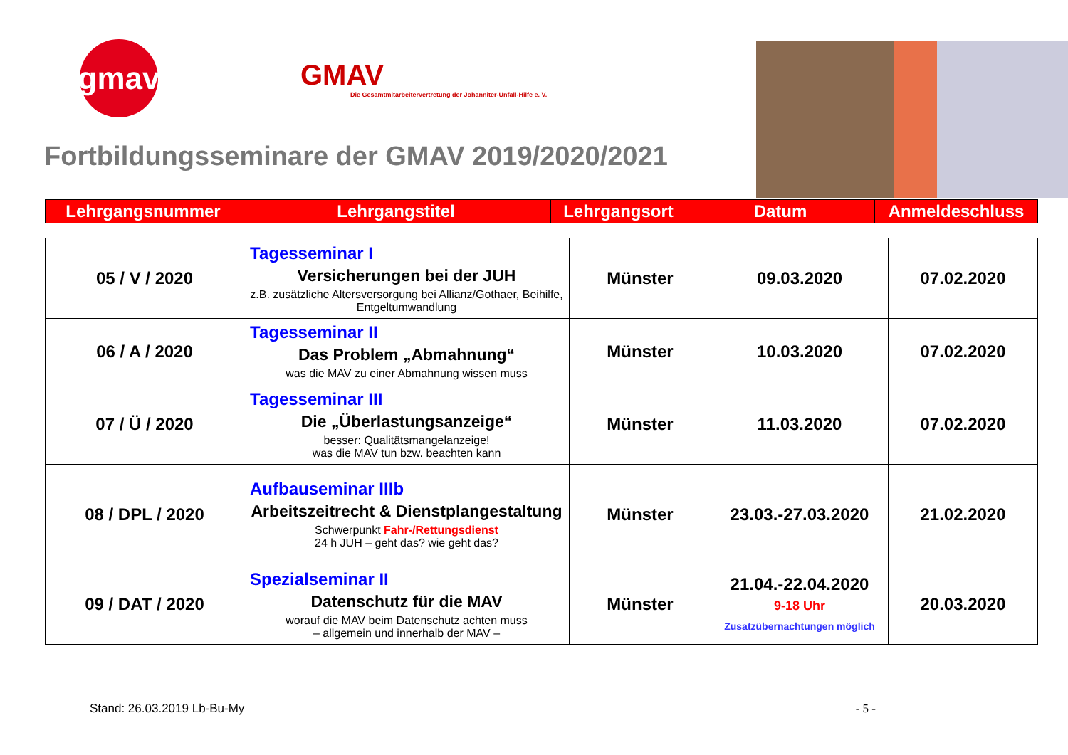gmav
GMAV
Die Gesamtmitarbeitervertretung der Johanniter-Unfall-Hilfe e. V.
Fortbildungsseminare der GMAV 2019/2020/2021
| Lehrgangsnummer | Lehrgangstitel | Lehrgangsort | Datum | Anmeldeschluss |
| --- | --- | --- | --- | --- |
| 05 / V / 2020 | Tagesseminar I Versicherungen bei der JUH z.B. zusätzliche Altersversorgung bei Allianz/Gothaer, Beihilfe, Entgeltumwandlung | Münster | 09.03.2020 | 07.02.2020 |
| 06 / A / 2020 | Tagesseminar II Das Problem „Abmahnung“ was die MAV zu einer Abmahnung wissen muss | Münster | 10.03.2020 | 07.02.2020 |
| 07 / Ü / 2020 | Tagesseminar III Die „Überlastungsanzeige“ besser: Qualitätsmangelanzeige! was die MAV tun bzw. beachten kann | Münster | 11.03.2020 | 07.02.2020 |
| 08 / DPL / 2020 | Aufbauseminar IIIb Arbeitszeitrecht & Dienstplangestaltung Schwerpunkt Fahr-/Rettungsdienst 24 h JUH – geht das? wie geht das? | Münster | 23.03.-27.03.2020 | 21.02.2020 |
| 09 / DAT / 2020 | Spezialseminar II Datenschutz für die MAV worauf die MAV beim Datenschutz achten muss – allgemein und innerhalb der MAV – | Münster | 21.04.-22.04.2020 9-18 Uhr Zusatzübernachtungen möglich | 20.03.2020 |
Stand: 26.03.2019 Lb-Bu-My - 5 -